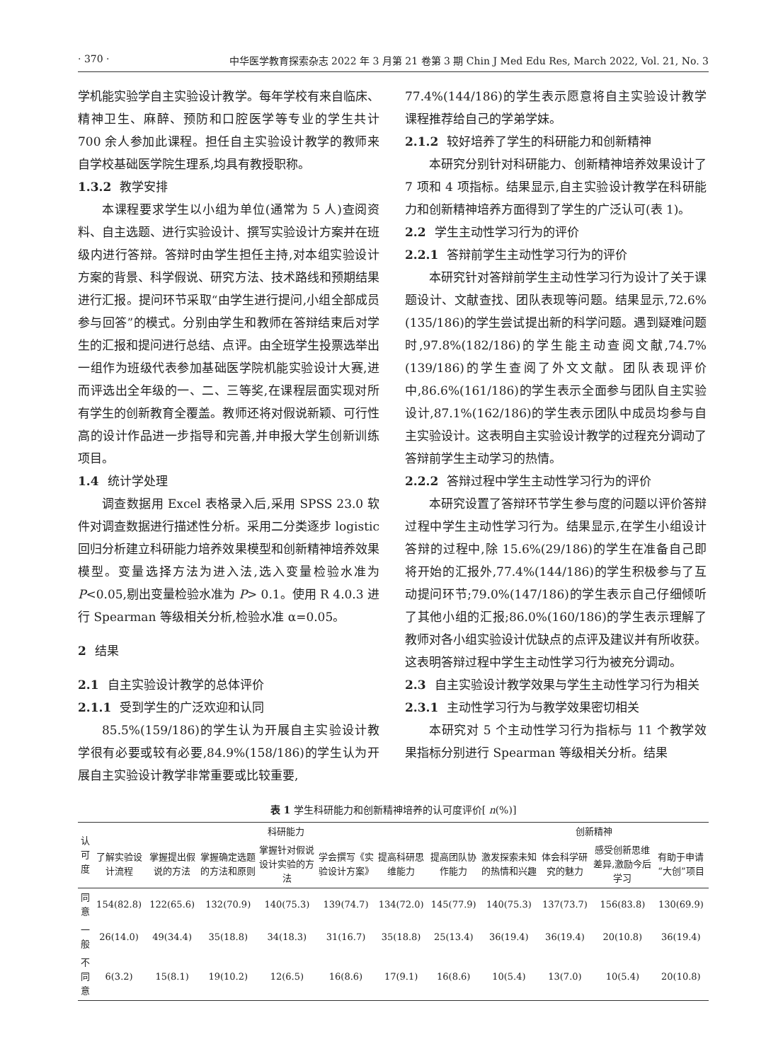· 370 · 中华医学教育探索杂志 2022 年 3 月第 21 卷第 3 期 Chin J Med Edu Res, March 2022, Vol. 21, No. 3
学机能实验学自主实验设计教学。每年学校有来自临床、精神卫生、麻醉、预防和口腔医学等专业的学生共计 700 余人参加此课程。担任自主实验设计教学的教师来自学校基础医学院生理系,均具有教授职称。
1.3.2 教学安排
本课程要求学生以小组为单位(通常为 5 人)查阅资料、自主选题、进行实验设计、撰写实验设计方案并在班级内进行答辩。答辩时由学生担任主持,对本组实验设计方案的背景、科学假说、研究方法、技术路线和预期结果进行汇报。提问环节采取“由学生进行提问,小组全部成员参与回答”的模式。分别由学生和教师在答辩结束后对学生的汇报和提问进行总结、点评。由全班学生投票选举出一组作为班级代表参加基础医学院机能实验设计大赛,进而评选出全年级的一、二、三等奖,在课程层面实现对所有学生的创新教育全覆盖。教师还将对假说新颖、可行性高的设计作品进一步指导和完善,并申报大学生创新训练项目。
1.4 统计学处理
调查数据用 Excel 表格录入后,采用 SPSS 23.0 软件对调查数据进行描述性分析。采用二分类逐步 logistic回归分析建立科研能力培养效果模型和创新精神培养效果模型。变量选择方法为进入法,选入变量检验水准为 P<0.05,剔出变量检验水准为 P> 0.1。使用 R 4.0.3 进行 Spearman 等级相关分析,检验水准 α=0.05。
2 结果
2.1 自主实验设计教学的总体评价
2.1.1 受到学生的广泛欢迎和认同
85.5%(159/186)的学生认为开展自主实验设计教学很有必要或较有必要,84.9%(158/186)的学生认为开展自主实验设计教学非常重要或比较重要,
77.4%(144/186)的学生表示愿意将自主实验设计教学课程推荐给自己的学弟学妹。
2.1.2 较好培养了学生的科研能力和创新精神
本研究分别针对科研能力、创新精神培养效果设计了 7 项和 4 项指标。结果显示,自主实验设计教学在科研能力和创新精神培养方面得到了学生的广泛认可(表 1)。
2.2 学生主动性学习行为的评价
2.2.1 答辩前学生主动性学习行为的评价
本研究针对答辩前学生主动性学习行为设计了关于课题设计、文献查找、团队表现等问题。结果显示,72.6%(135/186)的学生尝试提出新的科学问题。遇到疑难问题时,97.8%(182/186)的学生能主动查阅文献,74.7%(139/186)的学生查阅了外文文献。团队表现评价中,86.6%(161/186)的学生表示全面参与团队自主实验设计,87.1%(162/186)的学生表示团队中成员均参与自主实验设计。这表明自主实验设计教学的过程充分调动了答辩前学生主动学习的热情。
2.2.2 答辩过程中学生主动性学习行为的评价
本研究设置了答辩环节学生参与度的问题以评价答辩过程中学生主动性学习行为。结果显示,在学生小组设计答辩的过程中,除 15.6%(29/186)的学生在准备自己即将开始的汇报外,77.4%(144/186)的学生积极参与了互动提问环节;79.0%(147/186)的学生表示自己仔细倾听了其他小组的汇报;86.0%(160/186)的学生表示理解了教师对各小组实验设计优缺点的点评及建议并有所收获。这表明答辩过程中学生主动性学习行为被充分调动。
2.3 自主实验设计教学效果与学生主动性学习行为相关
2.3.1 主动性学习行为与教学效果密切相关
本研究对 5 个主动性学习行为指标与 11 个教学效果指标分别进行 Spearman 等级相关分析。结果
表 1 学生科研能力和创新精神培养的认可度评价[ n(%)]
| 认可度 | 科研能力 | | | | | | | 创新精神 | | | |
| --- | --- | --- | --- | --- | --- | --- | --- | --- | --- | --- | --- |
| | 了解实验设计流程 | 掌握提出假说的方法 | 掌握确定选题的方法和原则 | 掌握针对假说设计实验的方法 | 学会撰写《实验设计方案》 | 提高科研思维能力 | 提高团队协作能力 | 激发探索未知的热情和兴趣 | 体会科学研究的魅力 | 感受创新思维差异,激励今后学习 | 有助于申请“大创”项目 |
| 同意 | 154(82.8) | 122(65.6) | 132(70.9) | 140(75.3) | 139(74.7) | 134(72.0) | 145(77.9) | 140(75.3) | 137(73.7) | 156(83.8) | 130(69.9) |
| 一般 | 26(14.0) | 49(34.4) | 35(18.8) | 34(18.3) | 31(16.7) | 35(18.8) | 25(13.4) | 36(19.4) | 36(19.4) | 20(10.8) | 36(19.4) |
| 不同意 | 6(3.2) | 15(8.1) | 19(10.2) | 12(6.5) | 16(8.6) | 17(9.1) | 16(8.6) | 10(5.4) | 13(7.0) | 10(5.4) | 20(10.8) |